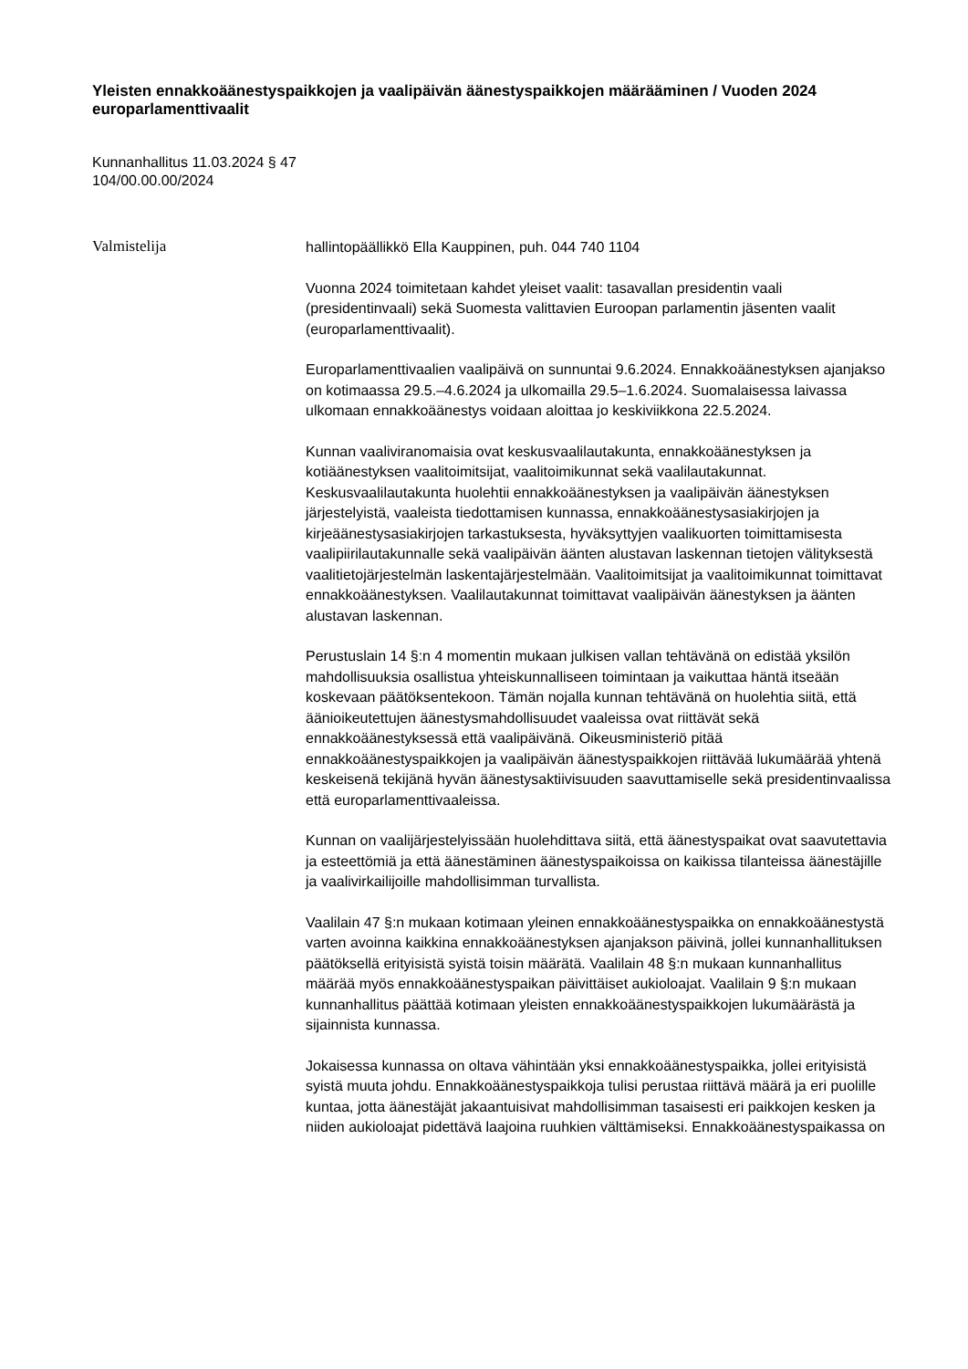Yleisten ennakkoäänestyspaikkojen ja vaalipäivän äänestyspaikkojen määrääminen / Vuoden 2024 europarlamenttivaalit
Kunnanhallitus 11.03.2024 § 47
104/00.00.00/2024
Valmistelija
hallintopäällikkö Ella Kauppinen, puh. 044 740 1104
Vuonna 2024 toimitetaan kahdet yleiset vaalit: tasavallan presidentin vaali (presidentinvaali) sekä Suomesta valittavien Euroopan parlamentin jäsenten vaalit (europarlamenttivaalit).
Europarlamenttivaalien vaalipäivä on sunnuntai 9.6.2024. Ennakkoäänestyksen ajanjakso on kotimaassa 29.5.–4.6.2024 ja ulkomailla 29.5–1.6.2024. Suomalaisessa laivassa ulkomaan ennakkoäänestys voidaan aloittaa jo keskiviikkona 22.5.2024.
Kunnan vaaliviranomaisia ovat keskusvaalilautakunta, ennakkoäänestyksen ja kotiäänestyksen vaalitoimitsijat, vaalitoimikunnat sekä vaalilautakunnat. Keskusvaalilautakunta huolehtii ennakkoäänestyksen ja vaalipäivän äänestyksen järjestelyistä, vaaleista tiedottamisen kunnassa, ennakkoäänestysasiakirjojen ja kirjeäänestysasiakirjojen tarkastuksesta, hyväksyttyjen vaalikuorten toimittamisesta vaalipiirilautakunnalle sekä vaalipäivän äänten alustavan laskennan tietojen välityksestä vaalitietojärjestelmän laskentajärjestelmään. Vaalitoimitsijat ja vaalitoimikunnat toimittavat ennakkoäänestyksen. Vaalilautakunnat toimittavat vaalipäivän äänestyksen ja äänten alustavan laskennan.
Perustuslain 14 §:n 4 momentin mukaan julkisen vallan tehtävänä on edistää yksilön mahdollisuuksia osallistua yhteiskunnalliseen toimintaan ja vaikuttaa häntä itseään koskevaan päätöksentekoon. Tämän nojalla kunnan tehtävänä on huolehtia siitä, että äänioikeutettujen äänestysmahdollisuudet vaaleissa ovat riittävät sekä ennakkoäänestyksessä että vaalipäivänä. Oikeusministeriö pitää ennakkoäänestyspaikkojen ja vaalipäivän äänestyspaikkojen riittävää lukumäärää yhtenä keskeisenä tekijänä hyvän äänestysaktiivisuuden saavuttamiselle sekä presidentinvaalissa että europarlamenttivaaleissa.
Kunnan on vaalijärjestelyissään huolehdittava siitä, että äänestyspaikat ovat saavutettavia ja esteettömiä ja että äänestäminen äänestyspaikoissa on kaikissa tilanteissa äänestäjille ja vaalivirkailijoille mahdollisimman turvallista.
Vaalilain 47 §:n mukaan kotimaan yleinen ennakkoäänestyspaikka on ennakkoäänestystä varten avoinna kaikkina ennakkoäänestyksen ajanjakson päivinä, jollei kunnanhallituksen päätöksellä erityisistä syistä toisin määrätä. Vaalilain 48 §:n mukaan kunnanhallitus määrää myös ennakkoäänestyspaikan päivittäiset aukioloajat. Vaalilain 9 §:n mukaan kunnanhallitus päättää kotimaan yleisten ennakkoäänestyspaikkojen lukumäärästä ja sijainnista kunnassa.
Jokaisessa kunnassa on oltava vähintään yksi ennakkoäänestyspaikka, jollei erityisistä syistä muuta johdu. Ennakkoäänestyspaikkoja tulisi perustaa riittävä määrä ja eri puolille kuntaa, jotta äänestäjät jakaantuisivat mahdollisimman tasaisesti eri paikkojen kesken ja niiden aukioloajat pidettävä laajoina ruuhkien välttämiseksi. Ennakkoäänestyspaikassa on